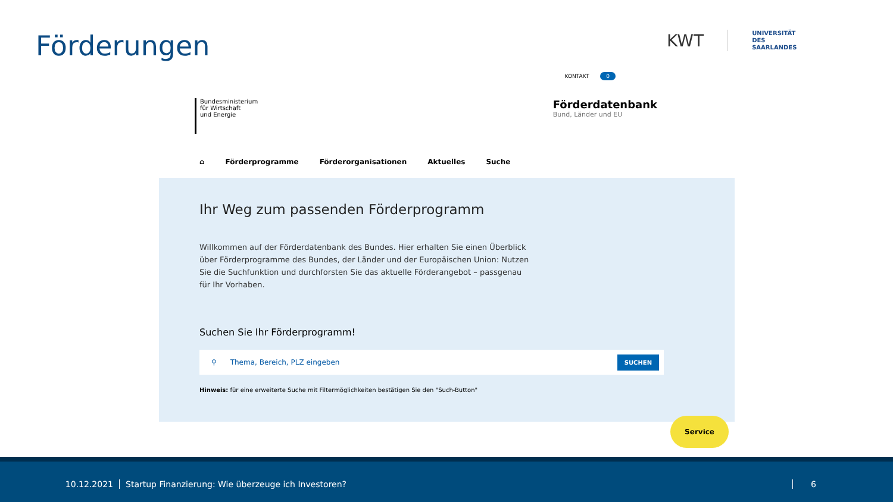Förderungen
KWT
UNIVERSITÄT
DES
SAARLANDES
KONTAKT 0
Bundesministerium
für Wirtschaft
und Energie
Förderdatenbank
Bund, Länder und EU
⌂ Förderprogramme Förderorganisationen Aktuelles Suche
Ihr Weg zum passenden Förderprogramm
Willkommen auf der Förderdatenbank des Bundes. Hier erhalten Sie einen Überblick über Förderprogramme des Bundes, der Länder und der Europäischen Union: Nutzen Sie die Suchfunktion und durchforsten Sie das aktuelle Förderangebot – passgenau für Ihr Vorhaben.
Suchen Sie Ihr Förderprogramm!
⚲ Thema, Bereich, PLZ eingeben SUCHEN
Hinweis: für eine erweiterte Suche mit Filtermöglichkeiten bestätigen Sie den "Such-Button"
Service
10.12.2021 Startup Finanzierung: Wie überzeuge ich Investoren? 6